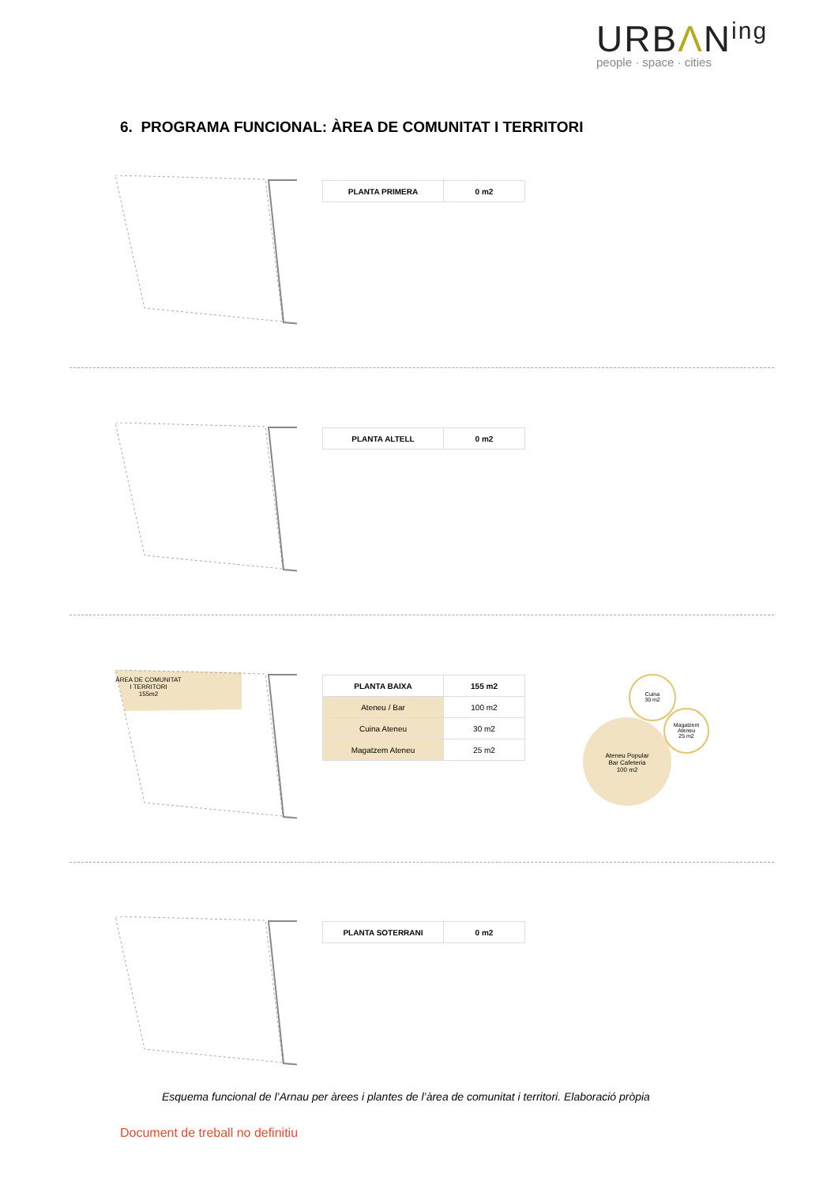URBΛN<sup>ing</sup>
people · space · cities
6. PROGRAMA FUNCIONAL: ÀREA DE COMUNITAT I TERRITORI
| PLANTA PRIMERA | 0 m2 |
| PLANTA ALTELL | 0 m2 |
ÀREA DE COMUNITAT
I TERRITORI
155m2
| PLANTA BAIXA | 155 m2 |
| Ateneu / Bar | 100 m2 |
| Cuina Ateneu | 30 m2 |
| Magatzem Ateneu | 25 m2 |
Ateneu Popular
Bar Cafeteria
100 m2
Cuina
30 m2
Magatzem
Ateneu
25 m2
| PLANTA SOTERRANI | 0 m2 |
Esquema funcional de l’Arnau per àrees i plantes de l’àrea de comunitat i territori. Elaboració pròpia
Document de treball no definitiu